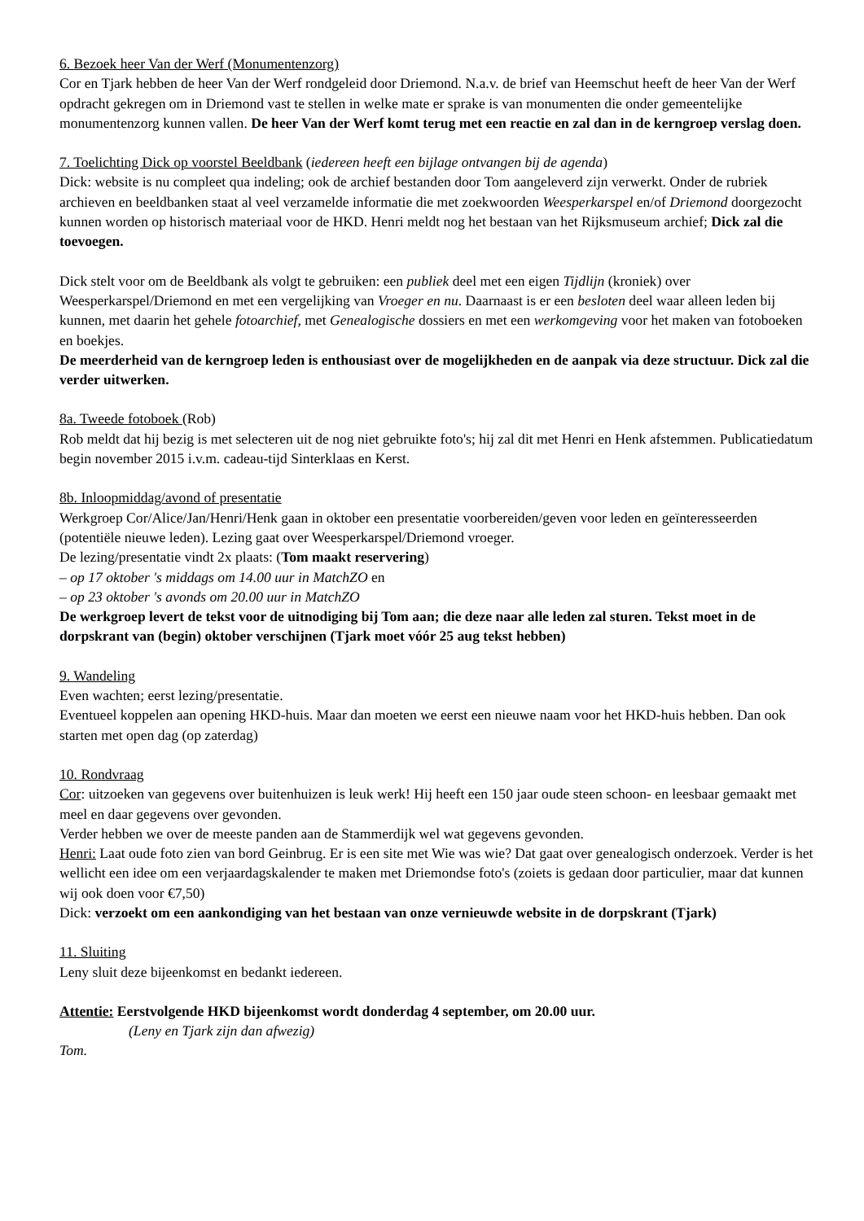6. Bezoek heer Van der Werf (Monumentenzorg)
Cor en Tjark hebben de heer Van der Werf rondgeleid door Driemond. N.a.v. de brief van Heemschut heeft de heer Van der Werf opdracht gekregen om in Driemond vast te stellen in welke mate er sprake is van monumenten die onder gemeentelijke monumentenzorg kunnen vallen. De heer Van der Werf komt terug met een reactie en zal dan in de kerngroep verslag doen.
7. Toelichting Dick op voorstel Beeldbank (iedereen heeft een bijlage ontvangen bij de agenda)
Dick: website is nu compleet qua indeling; ook de archief bestanden door Tom aangeleverd zijn verwerkt. Onder de rubriek archieven en beeldbanken staat al veel verzamelde informatie die met zoekwoorden Weesperkarspel en/of Driemond doorgezocht kunnen worden op historisch materiaal voor de HKD. Henri meldt nog het bestaan van het Rijksmuseum archief; Dick zal die toevoegen.
Dick stelt voor om de Beeldbank als volgt te gebruiken: een publiek deel met een eigen Tijdlijn (kroniek) over Weesperkarspel/Driemond en met een vergelijking van Vroeger en nu. Daarnaast is er een besloten deel waar alleen leden bij kunnen, met daarin het gehele fotoarchief, met Genealogische dossiers en met een werkomgeving voor het maken van fotoboeken en boekjes.
De meerderheid van de kerngroep leden is enthousiast over de mogelijkheden en de aanpak via deze structuur. Dick zal die verder uitwerken.
8a. Tweede fotoboek (Rob)
Rob meldt dat hij bezig is met selecteren uit de nog niet gebruikte foto's; hij zal dit met Henri en Henk afstemmen. Publicatiedatum begin november 2015 i.v.m. cadeau-tijd Sinterklaas en Kerst.
8b. Inloopmiddag/avond of presentatie
Werkgroep Cor/Alice/Jan/Henri/Henk gaan in oktober een presentatie voorbereiden/geven voor leden en geïnteresseerden (potentiële nieuwe leden). Lezing gaat over Weesperkarspel/Driemond vroeger.
De lezing/presentatie vindt 2x plaats: (Tom maakt reservering)
– op 17 oktober 's middags om 14.00 uur in MatchZO en
– op 23 oktober 's avonds om 20.00 uur in MatchZO
De werkgroep levert de tekst voor de uitnodiging bij Tom aan; die deze naar alle leden zal sturen. Tekst moet in de dorpskrant van (begin) oktober verschijnen (Tjark moet vóór 25 aug tekst hebben)
9. Wandeling
Even wachten; eerst lezing/presentatie.
Eventueel koppelen aan opening HKD-huis. Maar dan moeten we eerst een nieuwe naam voor het HKD-huis hebben. Dan ook starten met open dag (op zaterdag)
10. Rondvraag
Cor: uitzoeken van gegevens over buitenhuizen is leuk werk! Hij heeft een 150 jaar oude steen schoon- en leesbaar gemaakt met meel en daar gegevens over gevonden.
Verder hebben we over de meeste panden aan de Stammerdijk wel wat gegevens gevonden.
Henri: Laat oude foto zien van bord Geinbrug. Er is een site met Wie was wie? Dat gaat over genealogisch onderzoek. Verder is het wellicht een idee om een verjaardagskalender te maken met Driemondse foto's (zoiets is gedaan door particulier, maar dat kunnen wij ook doen voor €7,50)
Dick: verzoekt om een aankondiging van het bestaan van onze vernieuwde website in de dorpskrant (Tjark)
11. Sluiting
Leny sluit deze bijeenkomst en bedankt iedereen.
Attentie: Eerstvolgende HKD bijeenkomst wordt donderdag 4 september, om 20.00 uur.
(Leny en Tjark zijn dan afwezig)
Tom.